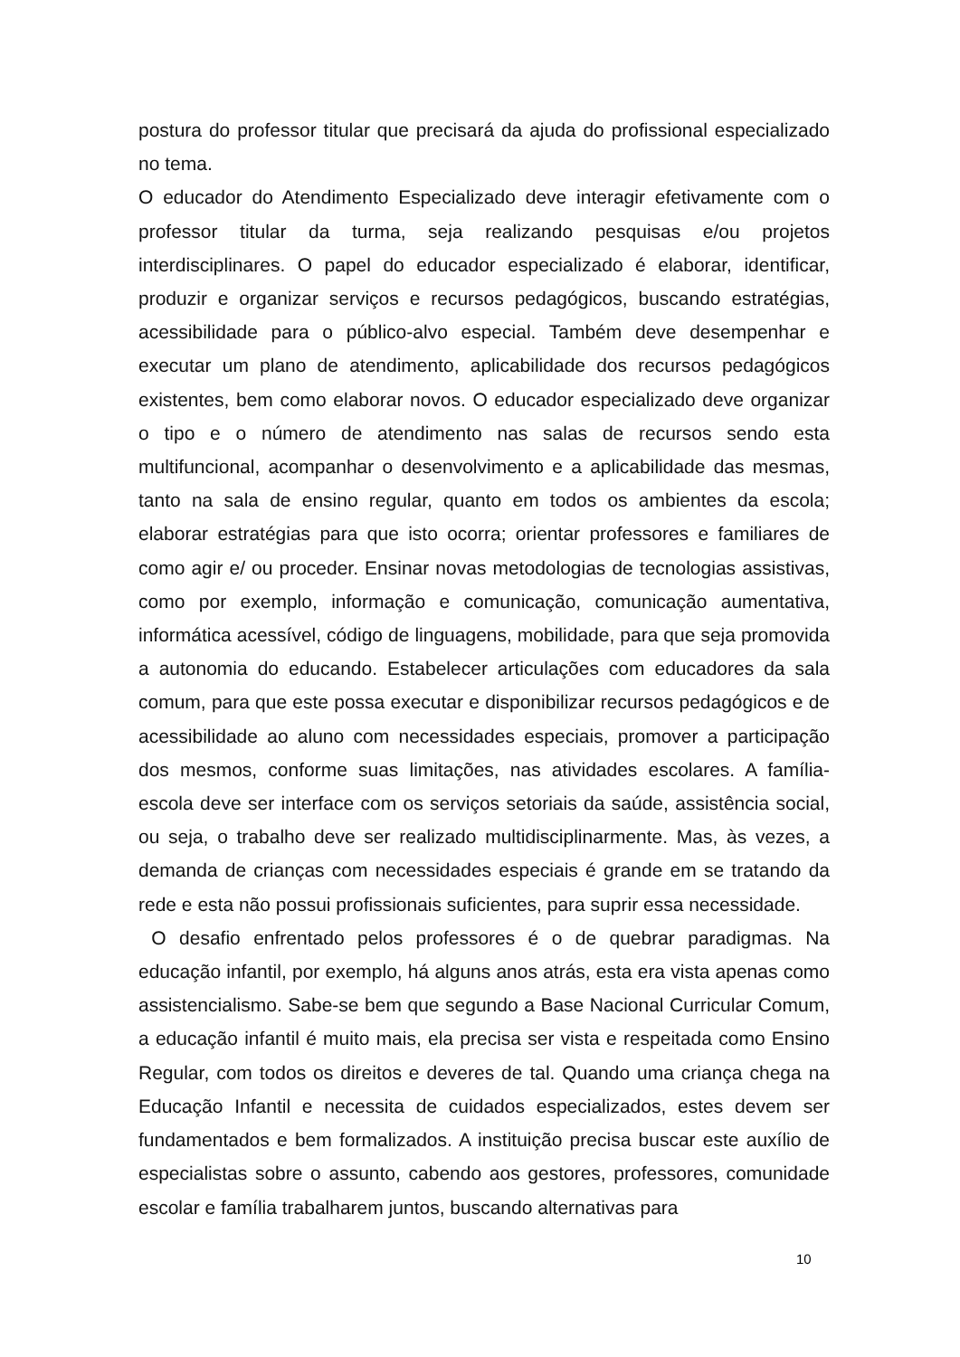postura do professor titular que precisará da ajuda do profissional especializado no tema.
O educador do Atendimento Especializado deve interagir efetivamente com o professor titular da turma, seja realizando pesquisas e/ou projetos interdisciplinares. O papel do educador especializado é elaborar, identificar, produzir e organizar serviços e recursos pedagógicos, buscando estratégias, acessibilidade para o público-alvo especial. Também deve desempenhar e executar um plano de atendimento, aplicabilidade dos recursos pedagógicos existentes, bem como elaborar novos. O educador especializado deve organizar o tipo e o número de atendimento nas salas de recursos sendo esta multifuncional, acompanhar o desenvolvimento e a aplicabilidade das mesmas, tanto na sala de ensino regular, quanto em todos os ambientes da escola; elaborar estratégias para que isto ocorra; orientar professores e familiares de como agir e/ ou proceder. Ensinar novas metodologias de tecnologias assistivas, como por exemplo, informação e comunicação, comunicação aumentativa, informática acessível, código de linguagens, mobilidade, para que seja promovida a autonomia do educando. Estabelecer articulações com educadores da sala comum, para que este possa executar e disponibilizar recursos pedagógicos e de acessibilidade ao aluno com necessidades especiais, promover a participação dos mesmos, conforme suas limitações, nas atividades escolares. A família-escola deve ser interface com os serviços setoriais da saúde, assistência social, ou seja, o trabalho deve ser realizado multidisciplinarmente. Mas, às vezes, a demanda de crianças com necessidades especiais é grande em se tratando da rede e esta não possui profissionais suficientes, para suprir essa necessidade.
O desafio enfrentado pelos professores é o de quebrar paradigmas. Na educação infantil, por exemplo, há alguns anos atrás, esta era vista apenas como assistencialismo. Sabe-se bem que segundo a Base Nacional Curricular Comum, a educação infantil é muito mais, ela precisa ser vista e respeitada como Ensino Regular, com todos os direitos e deveres de tal. Quando uma criança chega na Educação Infantil e necessita de cuidados especializados, estes devem ser fundamentados e bem formalizados. A instituição precisa buscar este auxílio de especialistas sobre o assunto, cabendo aos gestores, professores, comunidade escolar e família trabalharem juntos, buscando alternativas para
10